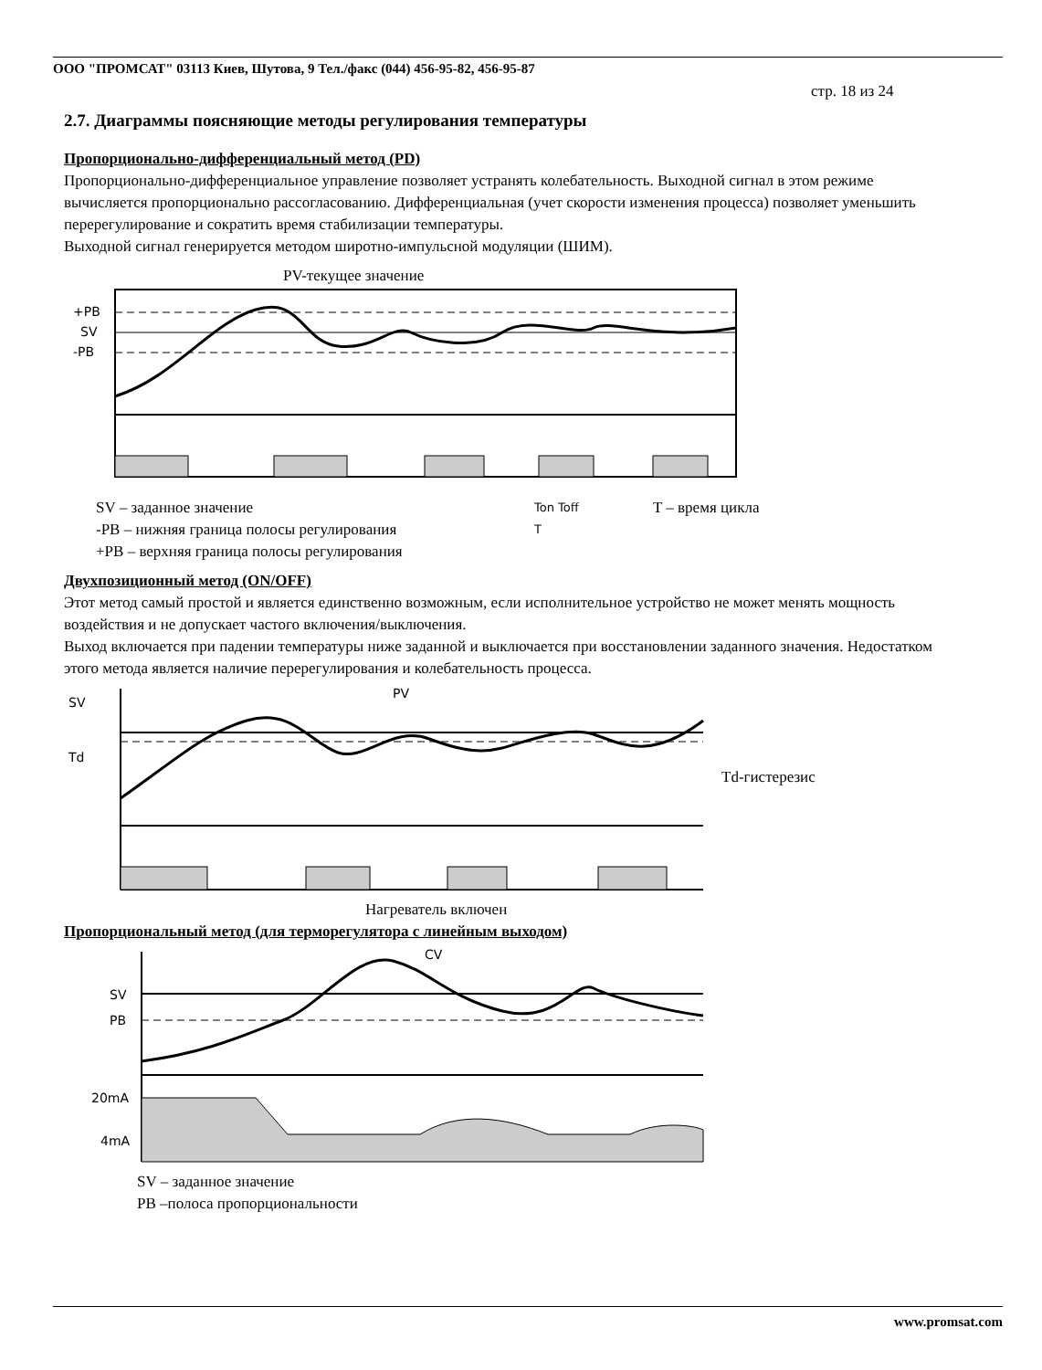ООО "ПРОМСАТ" 03113 Киев, Шутова, 9 Тел./факс (044) 456-95-82, 456-95-87
стр. 18 из 24
2.7. Диаграммы поясняющие методы регулирования температуры
Пропорционально-дифференциальный метод (PD)
Пропорционально-дифференциальное управление позволяет устранять колебательность. Выходной сигнал в этом режиме вычисляется пропорционально рассогласованию. Дифференциальная (учет скорости изменения процесса) позволяет уменьшить перерегулирование и сократить время стабилизации температуры.
Выходной сигнал генерируется методом широтно-импульсной модуляции (ШИМ).
PV-текущее значение
+PB
SV
-PB
SV – заданное значение
-PB – нижняя граница полосы регулирования
+PB – верхняя граница полосы регулирования
Ton Toff
T
T – время цикла
Двухпозиционный метод (ON/OFF)
Этот метод самый простой и является единственно возможным, если исполнительное устройство не может менять мощность воздействия и не допускает частого включения/выключения.
Выход включается при падении температуры ниже заданной и выключается при восстановлении заданного значения. Недостатком этого метода является наличие перерегулирования и колебательность процесса.
SV
PV
Td
Td-гистерезис
Нагреватель включен
Пропорциональный метод (для терморегулятора с линейным выходом)
CV
SV
PB
20mA
4mA
SV – заданное значение
PB –полоса пропорциональности
www.promsat.com